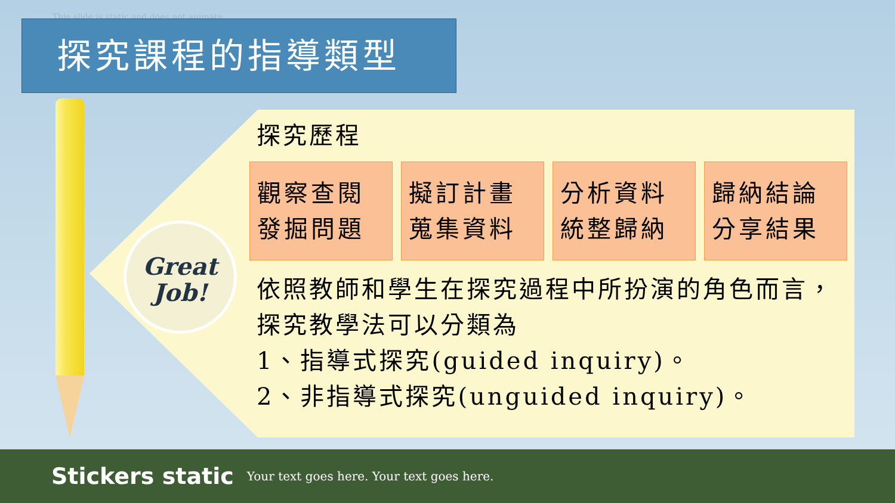This slide is static and does not animate
探究課程的指導類型
Great
Job!
探究歷程
觀察查閱 發掘問題
擬訂計畫 蒐集資料
分析資料 統整歸納
歸納結論 分享結果
依照教師和學生在探究過程中所扮演的角色而言，探究教學法可以分類為
1、指導式探究(guided inquiry)。
2、非指導式探究(unguided inquiry)。
Stickers static Your text goes here. Your text goes here.